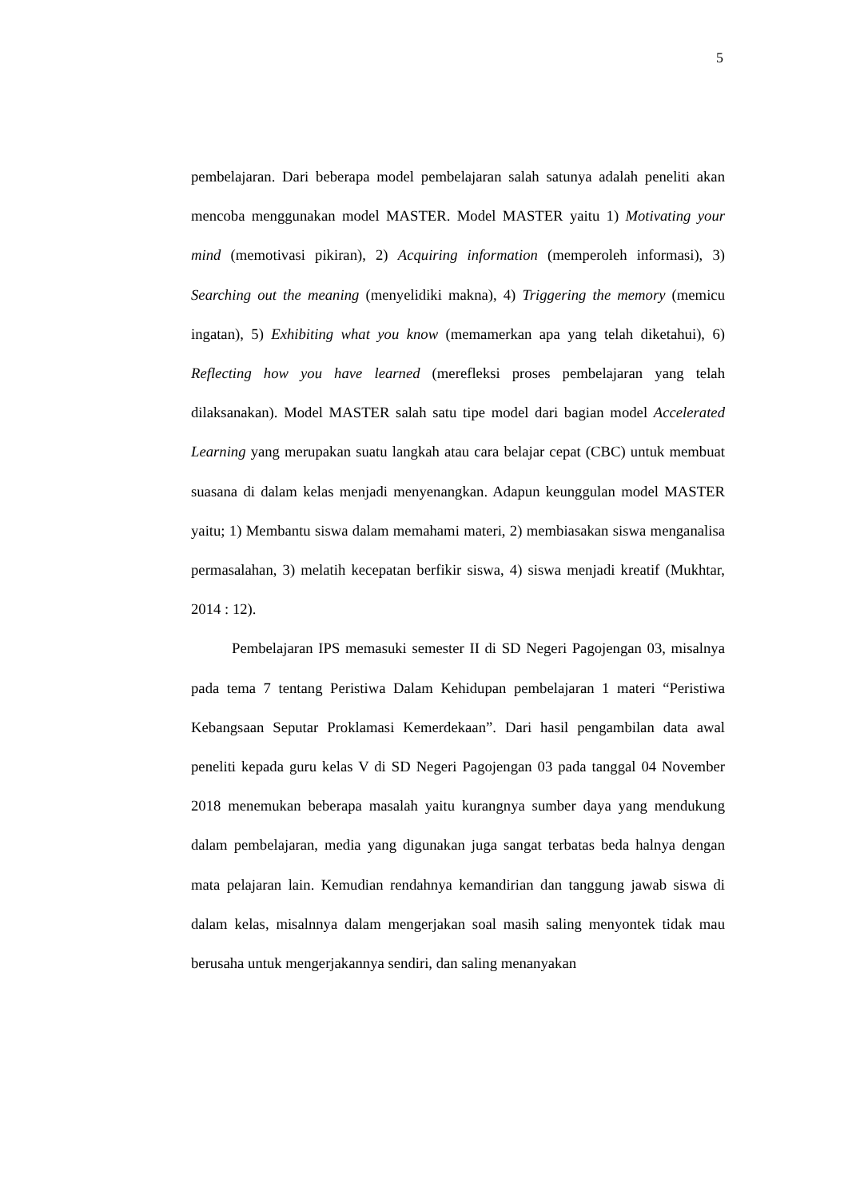5
pembelajaran. Dari beberapa model pembelajaran salah satunya adalah peneliti akan mencoba menggunakan model MASTER. Model MASTER yaitu 1) Motivating your mind (memotivasi pikiran), 2) Acquiring information (memperoleh informasi), 3) Searching out the meaning (menyelidiki makna), 4) Triggering the memory (memicu ingatan), 5) Exhibiting what you know (memamerkan apa yang telah diketahui), 6) Reflecting how you have learned (merefleksi proses pembelajaran yang telah dilaksanakan). Model MASTER salah satu tipe model dari bagian model Accelerated Learning yang merupakan suatu langkah atau cara belajar cepat (CBC) untuk membuat suasana di dalam kelas menjadi menyenangkan. Adapun keunggulan model MASTER yaitu; 1) Membantu siswa dalam memahami materi, 2) membiasakan siswa menganalisa permasalahan, 3) melatih kecepatan berfikir siswa, 4) siswa menjadi kreatif (Mukhtar, 2014 : 12).
Pembelajaran IPS memasuki semester II di SD Negeri Pagojengan 03, misalnya pada tema 7 tentang Peristiwa Dalam Kehidupan pembelajaran 1 materi “Peristiwa Kebangsaan Seputar Proklamasi Kemerdekaan”. Dari hasil pengambilan data awal peneliti kepada guru kelas V di SD Negeri Pagojengan 03 pada tanggal 04 November 2018 menemukan beberapa masalah yaitu kurangnya sumber daya yang mendukung dalam pembelajaran, media yang digunakan juga sangat terbatas beda halnya dengan mata pelajaran lain. Kemudian rendahnya kemandirian dan tanggung jawab siswa di dalam kelas, misalnnya dalam mengerjakan soal masih saling menyontek tidak mau berusaha untuk mengerjakannya sendiri, dan saling menanyakan